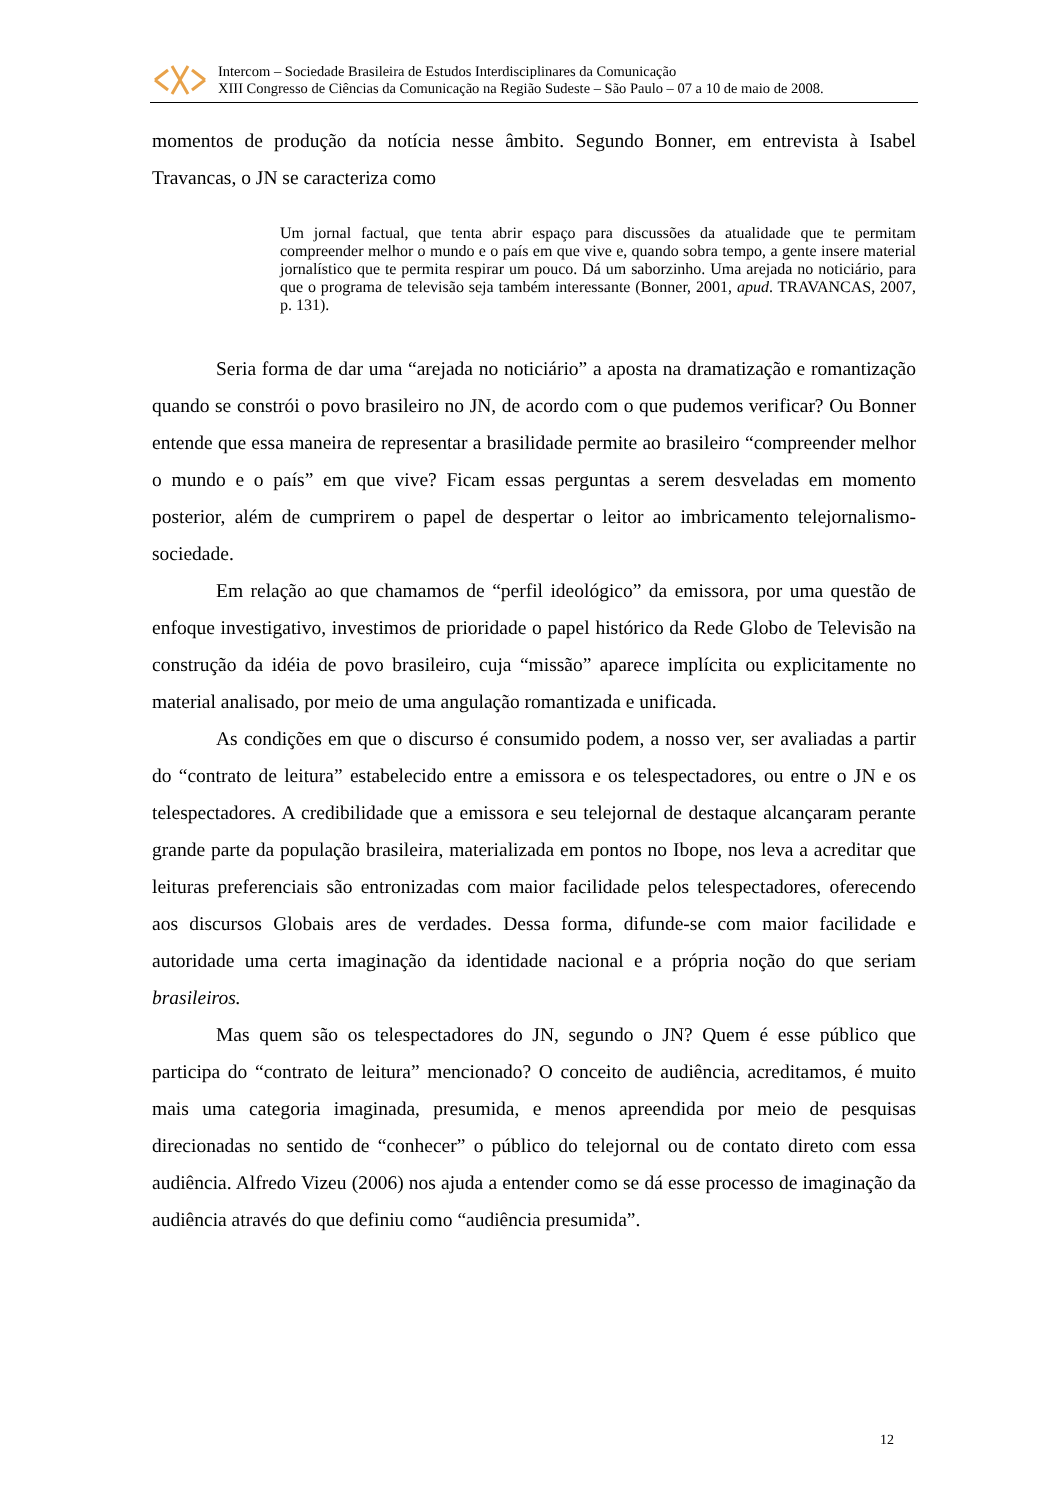Intercom – Sociedade Brasileira de Estudos Interdisciplinares da Comunicação
XIII Congresso de Ciências da Comunicação na Região Sudeste – São Paulo – 07 a 10 de maio de 2008.
momentos de produção da notícia nesse âmbito. Segundo Bonner, em entrevista à Isabel Travancas, o JN se caracteriza como
Um jornal factual, que tenta abrir espaço para discussões da atualidade que te permitam compreender melhor o mundo e o país em que vive e, quando sobra tempo, a gente insere material jornalístico que te permita respirar um pouco. Dá um saborzinho. Uma arejada no noticiário, para que o programa de televisão seja também interessante (Bonner, 2001, apud. TRAVANCAS, 2007, p. 131).
Seria forma de dar uma “arejada no noticiário” a aposta na dramatização e romantização quando se constrói o povo brasileiro no JN, de acordo com o que pudemos verificar? Ou Bonner entende que essa maneira de representar a brasilidade permite ao brasileiro “compreender melhor o mundo e o país” em que vive? Ficam essas perguntas a serem desveladas em momento posterior, além de cumprirem o papel de despertar o leitor ao imbricamento telejornalismo-sociedade.
Em relação ao que chamamos de “perfil ideológico” da emissora, por uma questão de enfoque investigativo, investimos de prioridade o papel histórico da Rede Globo de Televisão na construção da idéia de povo brasileiro, cuja “missão” aparece implícita ou explicitamente no material analisado, por meio de uma angulação romantizada e unificada.
As condições em que o discurso é consumido podem, a nosso ver, ser avaliadas a partir do “contrato de leitura” estabelecido entre a emissora e os telespectadores, ou entre o JN e os telespectadores. A credibilidade que a emissora e seu telejornal de destaque alcançaram perante grande parte da população brasileira, materializada em pontos no Ibope, nos leva a acreditar que leituras preferenciais são entronizadas com maior facilidade pelos telespectadores, oferecendo aos discursos Globais ares de verdades. Dessa forma, difunde-se com maior facilidade e autoridade uma certa imaginação da identidade nacional e a própria noção do que seriam brasileiros.
Mas quem são os telespectadores do JN, segundo o JN? Quem é esse público que participa do “contrato de leitura” mencionado? O conceito de audiência, acreditamos, é muito mais uma categoria imaginada, presumida, e menos apreendida por meio de pesquisas direcionadas no sentido de “conhecer” o público do telejornal ou de contato direto com essa audiência. Alfredo Vizeu (2006) nos ajuda a entender como se dá esse processo de imaginação da audiência através do que definiu como “audiência presumida”.
12